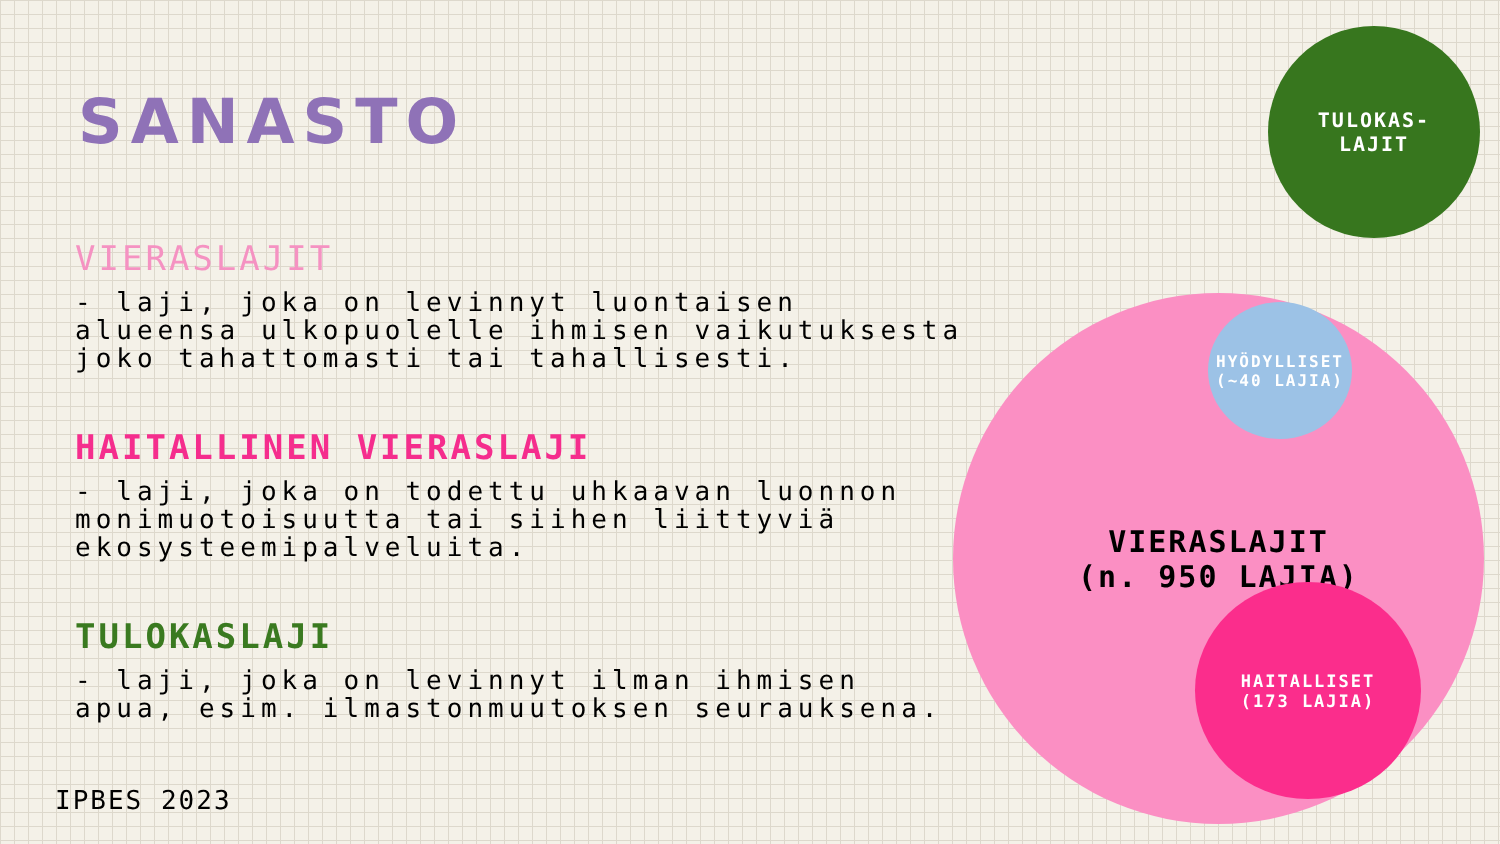SANASTO
VIERASLAJIT
- laji, joka on levinnyt luontaisen alueensa ulkopuolelle ihmisen vaikutuksesta joko tahattomasti tai tahallisesti.
HAITALLINEN VIERASLAJI
- laji, joka on todettu uhkaavan luonnon monimuotoisuutta tai siihen liittyviä ekosysteemipalveluita.
TULOKASLAJI
- laji, joka on levinnyt ilman ihmisen apua, esim. ilmastonmuutoksen seurauksena.
IPBES 2023
TULOKAS-
LAJIT
VIERASLAJIT
(n. 950 LAJIA)
HYÖDYLLISET
(~40 LAJIA)
HAITALLISET
(173 LAJIA)